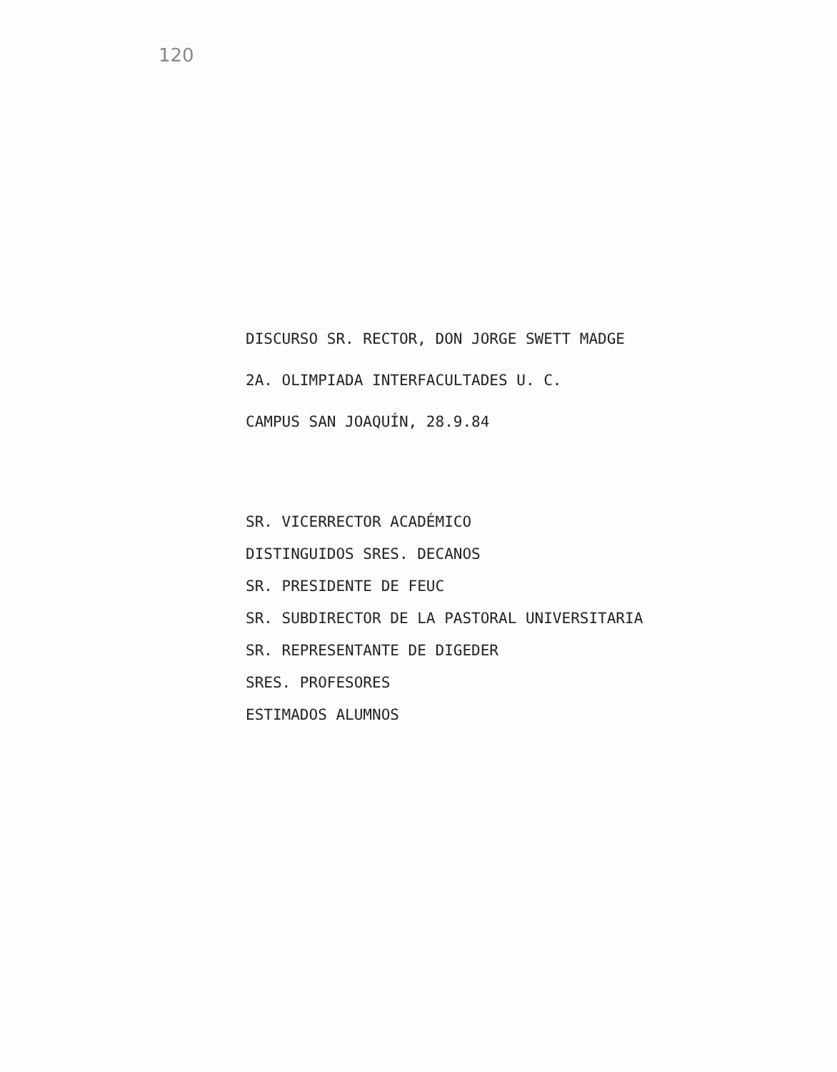120
DISCURSO SR. RECTOR, DON JORGE SWETT MADGE
2A. OLIMPIADA INTERFACULTADES U. C.
CAMPUS SAN JOAQUÍN, 28.9.84
SR. VICERRECTOR ACADÉMICO
DISTINGUIDOS SRES. DECANOS
SR. PRESIDENTE DE FEUC
SR. SUBDIRECTOR DE LA PASTORAL UNIVERSITARIA
SR. REPRESENTANTE DE DIGEDER
SRES. PROFESORES
ESTIMADOS ALUMNOS